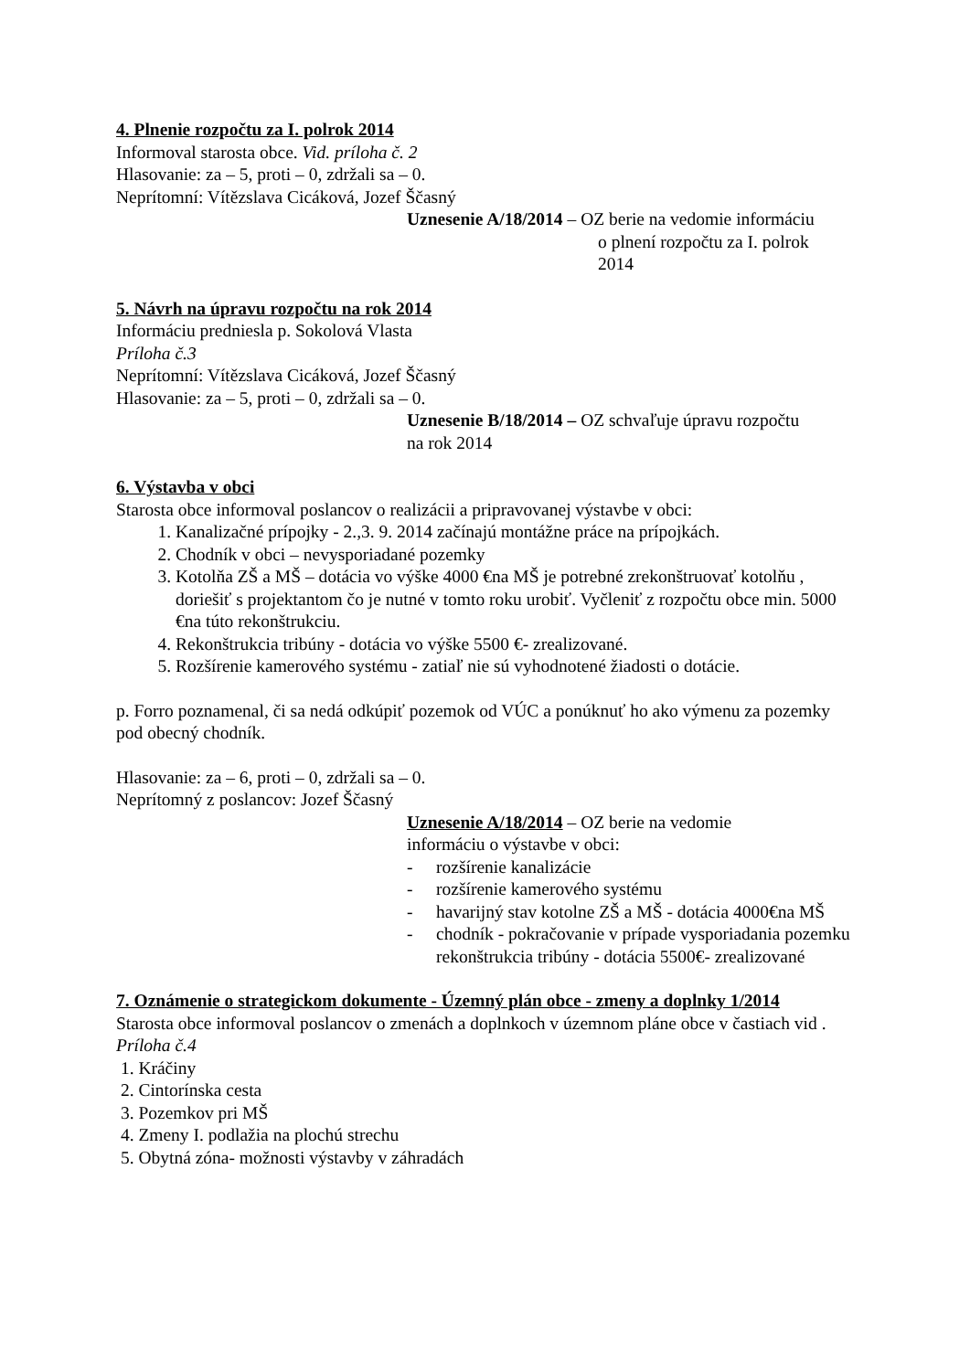4. Plnenie rozpočtu za I. polrok 2014
Informoval starosta obce. Vid. príloha č. 2
Hlasovanie: za – 5, proti – 0, zdržali sa – 0.
Neprítomní: Vítězslava Cicáková, Jozef Ščasný
Uznesenie A/18/2014 – OZ berie na vedomie informáciu
o plnení rozpočtu za I. polrok
2014
5. Návrh na úpravu rozpočtu na rok 2014
Informáciu predniesla p. Sokolová Vlasta
Príloha č.3
Neprítomní: Vítězslava Cicáková, Jozef Ščasný
Hlasovanie: za – 5, proti – 0, zdržali sa – 0.
Uznesenie B/18/2014 – OZ schvaľuje úpravu rozpočtu
na rok 2014
6. Výstavba v obci
Starosta obce informoval poslancov o realizácii a pripravovanej výstavbe v obci:
1. Kanalizačné prípojky - 2.,3. 9. 2014 začínajú montážne práce na prípojkách.
2. Chodník v obci – nevysporiadané pozemky
3. Kotolňa ZŠ a MŠ – dotácia vo výške 4000 €na MŠ je potrebné zrekonštruovať kotolňu , doriešiť s projektantom čo je nutné v tomto roku urobiť. Vyčleniť z rozpočtu obce min. 5000 €na túto rekonštrukciu.
4. Rekonštrukcia tribúny - dotácia vo výške 5500 €- zrealizované.
5. Rozšírenie kamerového systému - zatiaľ nie sú vyhodnotené žiadosti o dotácie.
p. Forro poznamenal, či sa nedá odkúpiť pozemok od VÚC a ponúknuť ho ako výmenu za pozemky pod obecný chodník.
Hlasovanie: za – 6, proti – 0, zdržali sa – 0.
Neprítomný z poslancov: Jozef Ščasný
Uznesenie A/18/2014 – OZ berie na vedomie
informáciu o výstavbe v obci:
- rozšírenie kanalizácie
- rozšírenie kamerového systému
- havarijný stav kotolne ZŠ a MŠ - dotácia 4000€na MŠ
- chodník - pokračovanie v prípade vysporiadania pozemku
rekonštrukcia tribúny - dotácia 5500€- zrealizované
7. Oznámenie o strategickom dokumente - Územný plán obce - zmeny a doplnky 1/2014
Starosta obce informoval poslancov o zmenách a doplnkoch v územnom pláne obce v častiach vid . Príloha č.4
1. Kráčiny
2. Cintorínska cesta
3. Pozemkov pri MŠ
4. Zmeny I. podlažia na plochú strechu
5. Obytná zóna- možnosti výstavby v záhradách